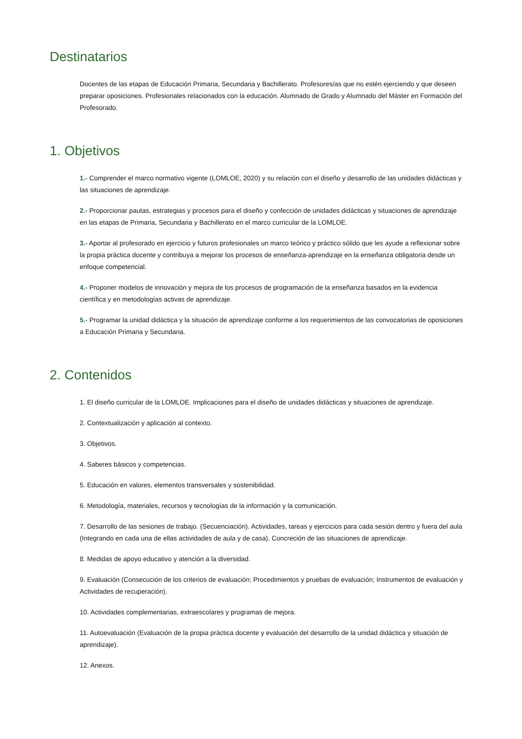Destinatarios
Docentes de las etapas de Educación Primaria, Secundaria y Bachillerato. Profesores/as que no estén ejerciendo y que deseen preparar oposiciones. Profesionales relacionados con la educación. Alumnado de Grado y Alumnado del Máster en Formación del Profesorado.
1. Objetivos
1.- Comprender el marco normativo vigente (LOMLOE, 2020) y su relación con el diseño y desarrollo de las unidades didácticas y las situaciones de aprendizaje.
2.- Proporcionar pautas, estrategias y procesos para el diseño y confección de unidades didácticas y situaciones de aprendizaje en las etapas de Primaria, Secundaria y Bachillerato en el marco curricular de la LOMLOE.
3.- Aportar al profesorado en ejercicio y futuros profesionales un marco teórico y práctico sólido que les ayude a reflexionar sobre la propia práctica docente y contribuya a mejorar los procesos de enseñanza-aprendizaje en la enseñanza obligatoria desde un enfoque competencial.
4.- Proponer modelos de innovación y mejora de los procesos de programación de la enseñanza basados en la evidencia científica y en metodologías activas de aprendizaje.
5.- Programar la unidad didáctica y la situación de aprendizaje conforme a los requerimientos de las convocatorias de oposiciones a Educación Primaria y Secundaria.
2. Contenidos
1. El diseño curricular de la LOMLOE. Implicaciones para el diseño de unidades didácticas y situaciones de aprendizaje.
2. Contextualización y aplicación al contexto.
3. Objetivos.
4. Saberes básicos y competencias.
5. Educación en valores, elementos transversales y sostenibilidad.
6. Metodología, materiales, recursos y tecnologías de la información y la comunicación.
7. Desarrollo de las sesiones de trabajo. (Secuenciación). Actividades, tareas y ejercicios para cada sesión dentro y fuera del aula (Integrando en cada una de ellas actividades de aula y de casa). Concreción de las situaciones de aprendizaje.
8. Medidas de apoyo educativo y atención a la diversidad.
9. Evaluación (Consecución de los criterios de evaluación; Procedimientos y pruebas de evaluación; Instrumentos de evaluación y Actividades de recuperación).
10. Actividades complementarias, extraescolares y programas de mejora.
11. Autoevaluación (Evaluación de la propia práctica docente y evaluación del desarrollo de la unidad didáctica y situación de aprendizaje).
12. Anexos.